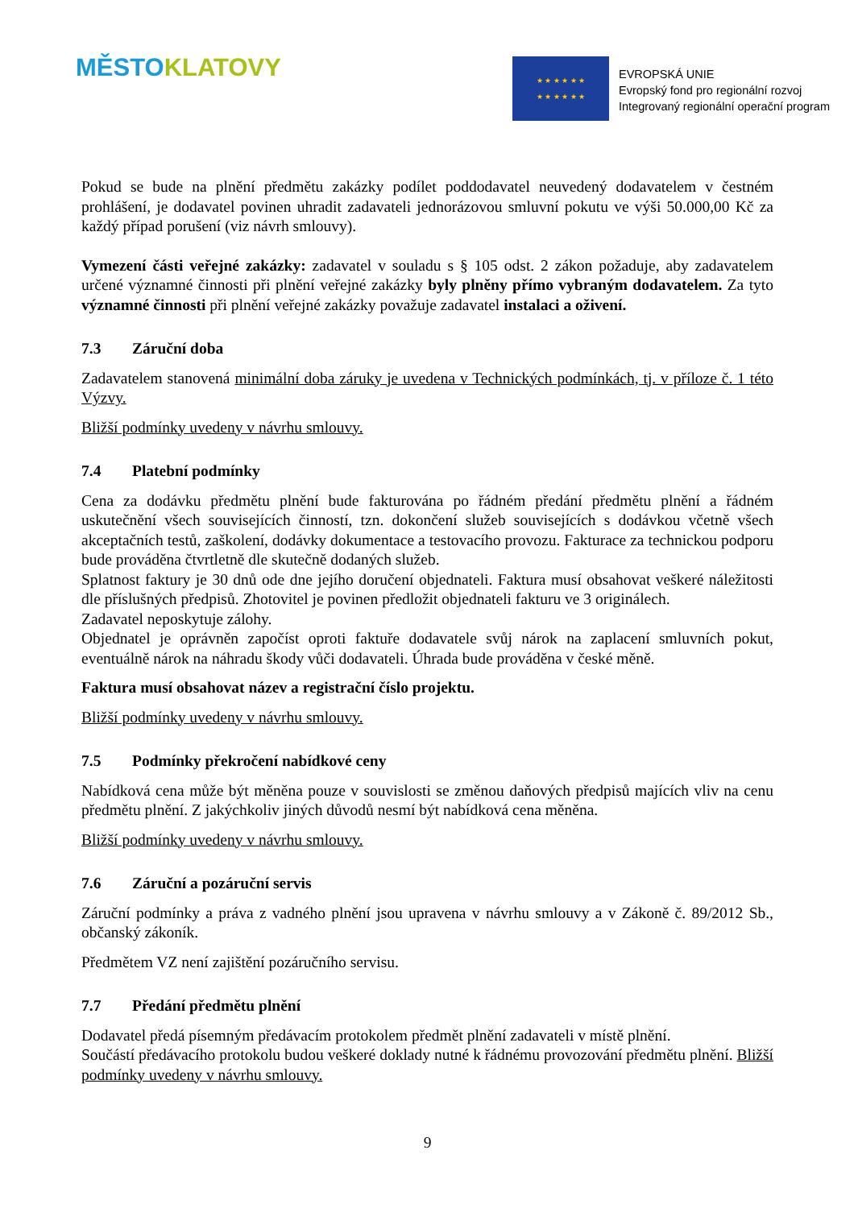MĚSTO KLATOVY
★ ★ ★ ★ ★ ★
★ ★ ★ ★ ★ ★
EVROPSKÁ UNIE
Evropský fond pro regionální rozvoj
Integrovaný regionální operační program
Pokud se bude na plnění předmětu zakázky podílet poddodavatel neuvedený dodavatelem v čestném prohlášení, je dodavatel povinen uhradit zadavateli jednorázovou smluvní pokutu ve výši 50.000,00 Kč za každý případ porušení (viz návrh smlouvy).
Vymezení části veřejné zakázky: zadavatel v souladu s § 105 odst. 2 zákon požaduje, aby zadavatelem určené významné činnosti při plnění veřejné zakázky byly plněny přímo vybraným dodavatelem. Za tyto významné činnosti při plnění veřejné zakázky považuje zadavatel instalaci a oživení.
7.3 Záruční doba
Zadavatelem stanovená minimální doba záruky je uvedena v Technických podmínkách, tj. v příloze č. 1 této Výzvy.
Bližší podmínky uvedeny v návrhu smlouvy.
7.4 Platební podmínky
Cena za dodávku předmětu plnění bude fakturována po řádném předání předmětu plnění a řádném uskutečnění všech souvisejících činností, tzn. dokončení služeb souvisejících s dodávkou včetně všech akceptačních testů, zaškolení, dodávky dokumentace a testovacího provozu. Fakturace za technickou podporu bude prováděna čtvrtletně dle skutečně dodaných služeb.
Splatnost faktury je 30 dnů ode dne jejího doručení objednateli. Faktura musí obsahovat veškeré náležitosti dle příslušných předpisů. Zhotovitel je povinen předložit objednateli fakturu ve 3 originálech.
Zadavatel neposkytuje zálohy.
Objednatel je oprávněn započíst oproti faktuře dodavatele svůj nárok na zaplacení smluvních pokut, eventuálně nárok na náhradu škody vůči dodavateli. Úhrada bude prováděna v české měně.
Faktura musí obsahovat název a registrační číslo projektu.
Bližší podmínky uvedeny v návrhu smlouvy.
7.5 Podmínky překročení nabídkové ceny
Nabídková cena může být měněna pouze v souvislosti se změnou daňových předpisů majících vliv na cenu předmětu plnění. Z jakýchkoliv jiných důvodů nesmí být nabídková cena měněna.
Bližší podmínky uvedeny v návrhu smlouvy.
7.6 Záruční a pozáruční servis
Záruční podmínky a práva z vadného plnění jsou upravena v návrhu smlouvy a v Zákoně č. 89/2012 Sb., občanský zákoník.
Předmětem VZ není zajištění pozáručního servisu.
7.7 Předání předmětu plnění
Dodavatel předá písemným předávacím protokolem předmět plnění zadavateli v místě plnění.
Součástí předávacího protokolu budou veškeré doklady nutné k řádnému provozování předmětu plnění. Bližší podmínky uvedeny v návrhu smlouvy.
9